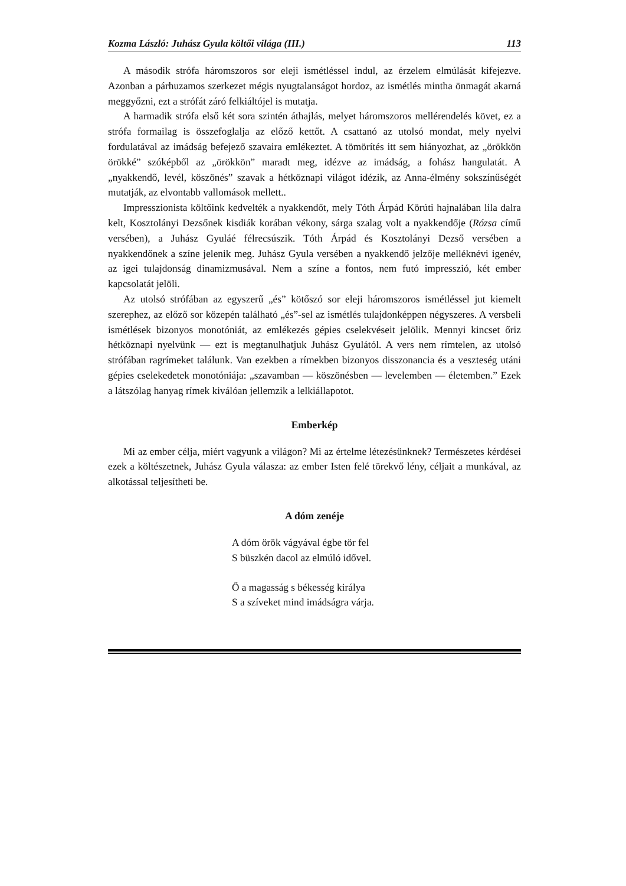Kozma László: Juhász Gyula költői világa (III.) 113
A második strófa háromszoros sor eleji ismétléssel indul, az érzelem elmúlását kifejezve. Azonban a párhuzamos szerkezet mégis nyugtalanságot hordoz, az ismétlés mintha önmagát akarná meggyőzni, ezt a strófát záró felkiáltójel is mutatja.
A harmadik strófa első két sora szintén áthajlás, melyet háromszoros mellérendelés követ, ez a strófa formailag is összefoglalja az előző kettőt. A csattanó az utolsó mondat, mely nyelvi fordulatával az imádság befejező szavaira emlékeztet. A tömörítés itt sem hiányozhat, az „örökkön örökké” szóképből az „örökkön” maradt meg, idézve az imádság, a fohász hangulatát. A „nyakkendő, levél, köszönés” szavak a hétköznapi világot idézik, az Anna-élmény sokszínűségét mutatják, az elvontabb vallomások mellett..
Impresszionista költőink kedvelték a nyakkendőt, mely Tóth Árpád Körúti hajnalában lila dalra kelt, Kosztolányi Dezsőnek kisdiák korában vékony, sárga szalag volt a nyakkendője (Rózsa című versében), a Juhász Gyuláé félrecsúszik. Tóth Árpád és Kosztolányi Dezső versében a nyakkendőnek a színe jelenik meg. Juhász Gyula versében a nyakkendő jelzője melléknévi igenév, az igei tulajdonság dinamizmusával. Nem a színe a fontos, nem futó impresszió, két ember kapcsolatát jelöli.
Az utolsó strófában az egyszerű „és” kötőszó sor eleji háromszoros ismétléssel jut kiemelt szerephez, az előző sor közepén található „és”-sel az ismétlés tulajdonképpen négyszeres. A versbeli ismétlések bizonyos monotóniát, az emlékezés gépies cselekvéseit jelölik. Mennyi kincset őriz hétköznapi nyelvünk — ezt is megtanulhatjuk Juhász Gyulától. A vers nem rímtelen, az utolsó strófában ragrímeket találunk. Van ezekben a rímekben bizonyos disszonancia és a veszteség utáni gépies cselekedetek monotóniája: „szavamban — köszönésben — levelemben — életemben.” Ezek a látszólag hanyag rímek kiválóan jellemzik a lelkiállapotot.
Emberkép
Mi az ember célja, miért vagyunk a világon? Mi az értelme létezésünknek? Természetes kérdései ezek a költészetnek, Juhász Gyula válasza: az ember Isten felé törekvő lény, céljait a munkával, az alkotással teljesítheti be.
A dóm zenéje
A dóm örök vágyával égbe tör fel
S büszkén dacol az elmúló idővel.
Ő a magasság s békesség királya
S a szíveket mind imádságra várja.